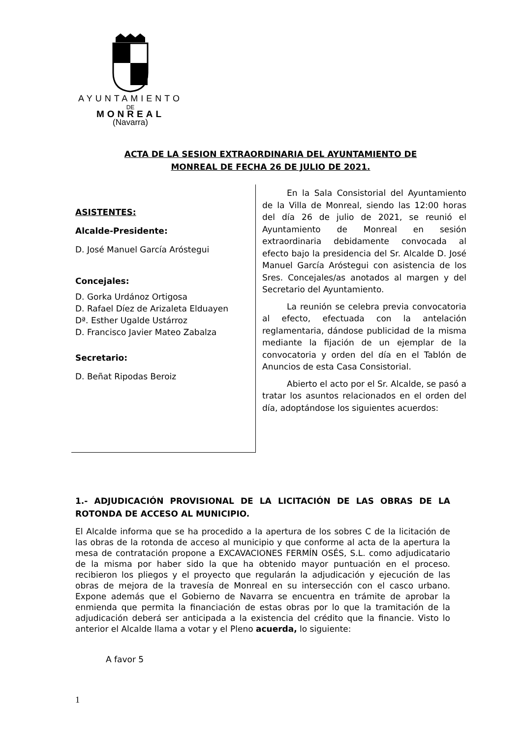AYUNTAMIENTO
DE
MONREAL
(Navarra)
ACTA DE LA SESION EXTRAORDINARIA DEL AYUNTAMIENTO DE
MONREAL DE FECHA 26 DE JULIO DE 2021.
ASISTENTES:
Alcalde-Presidente:
D. José Manuel García Aróstegui
Concejales:
D. Gorka Urdánoz Ortigosa
D. Rafael Díez de Arizaleta Elduayen
Dª. Esther Ugalde Ustárroz
D. Francisco Javier Mateo Zabalza
Secretario:
D. Beñat Ripodas Beroiz
En la Sala Consistorial del Ayuntamiento de la Villa de Monreal, siendo las 12:00 horas del día 26 de julio de 2021, se reunió el Ayuntamiento de Monreal en sesión extraordinaria debidamente convocada al efecto bajo la presidencia del Sr. Alcalde D. José Manuel García Aróstegui con asistencia de los Sres. Concejales/as anotados al margen y del Secretario del Ayuntamiento.
La reunión se celebra previa convocatoria al efecto, efectuada con la antelación reglamentaria, dándose publicidad de la misma mediante la fijación de un ejemplar de la convocatoria y orden del día en el Tablón de Anuncios de esta Casa Consistorial.
Abierto el acto por el Sr. Alcalde, se pasó a tratar los asuntos relacionados en el orden del día, adoptándose los siguientes acuerdos:
1.- ADJUDICACIÓN PROVISIONAL DE LA LICITACIÓN DE LAS OBRAS DE LA ROTONDA DE ACCESO AL MUNICIPIO.
El Alcalde informa que se ha procedido a la apertura de los sobres C de la licitación de las obras de la rotonda de acceso al municipio y que conforme al acta de la apertura la mesa de contratación propone a EXCAVACIONES FERMÍN OSÉS, S.L. como adjudicatario de la misma por haber sido la que ha obtenido mayor puntuación en el proceso. recibieron los pliegos y el proyecto que regularán la adjudicación y ejecución de las obras de mejora de la travesía de Monreal en su intersección con el casco urbano. Expone además que el Gobierno de Navarra se encuentra en trámite de aprobar la enmienda que permita la financiación de estas obras por lo que la tramitación de la adjudicación deberá ser anticipada a la existencia del crédito que la financie. Visto lo anterior el Alcalde llama a votar y el Pleno acuerda, lo siguiente:
A favor 5
1